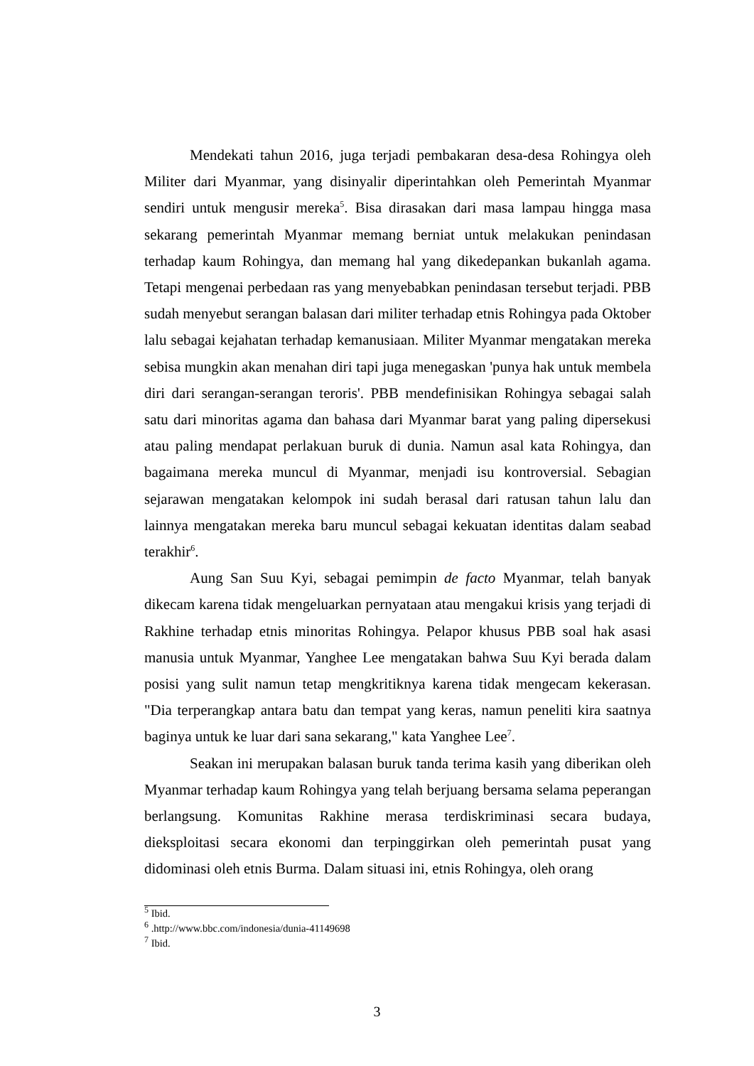Mendekati tahun 2016, juga terjadi pembakaran desa-desa Rohingya oleh Militer dari Myanmar, yang disinyalir diperintahkan oleh Pemerintah Myanmar sendiri untuk mengusir mereka<sup>5</sup>. Bisa dirasakan dari masa lampau hingga masa sekarang pemerintah Myanmar memang berniat untuk melakukan penindasan terhadap kaum Rohingya, dan memang hal yang dikedepankan bukanlah agama. Tetapi mengenai perbedaan ras yang menyebabkan penindasan tersebut terjadi. PBB sudah menyebut serangan balasan dari militer terhadap etnis Rohingya pada Oktober lalu sebagai kejahatan terhadap kemanusiaan. Militer Myanmar mengatakan mereka sebisa mungkin akan menahan diri tapi juga menegaskan 'punya hak untuk membela diri dari serangan-serangan teroris'. PBB mendefinisikan Rohingya sebagai salah satu dari minoritas agama dan bahasa dari Myanmar barat yang paling dipersekusi atau paling mendapat perlakuan buruk di dunia. Namun asal kata Rohingya, dan bagaimana mereka muncul di Myanmar, menjadi isu kontroversial. Sebagian sejarawan mengatakan kelompok ini sudah berasal dari ratusan tahun lalu dan lainnya mengatakan mereka baru muncul sebagai kekuatan identitas dalam seabad terakhir<sup>6</sup>.
Aung San Suu Kyi, sebagai pemimpin de facto Myanmar, telah banyak dikecam karena tidak mengeluarkan pernyataan atau mengakui krisis yang terjadi di Rakhine terhadap etnis minoritas Rohingya. Pelapor khusus PBB soal hak asasi manusia untuk Myanmar, Yanghee Lee mengatakan bahwa Suu Kyi berada dalam posisi yang sulit namun tetap mengkritiknya karena tidak mengecam kekerasan. "Dia terperangkap antara batu dan tempat yang keras, namun peneliti kira saatnya baginya untuk ke luar dari sana sekarang," kata Yanghee Lee<sup>7</sup>.
Seakan ini merupakan balasan buruk tanda terima kasih yang diberikan oleh Myanmar terhadap kaum Rohingya yang telah berjuang bersama selama peperangan berlangsung. Komunitas Rakhine merasa terdiskriminasi secara budaya, dieksploitasi secara ekonomi dan terpinggirkan oleh pemerintah pusat yang didominasi oleh etnis Burma. Dalam situasi ini, etnis Rohingya, oleh orang
<sup>5</sup> Ibid.
<sup>6</sup> .http://www.bbc.com/indonesia/dunia-41149698
<sup>7</sup> Ibid.
3